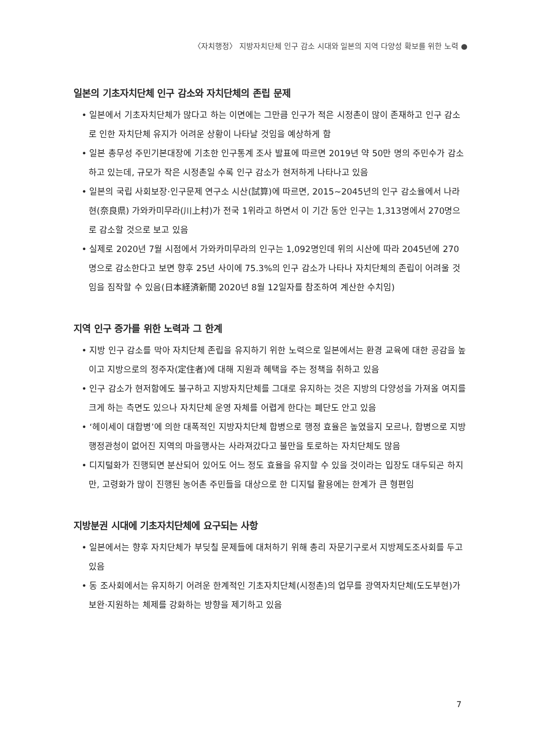〈자치행정〉 지방자치단체 인구 감소 시대와 일본의 지역 다양성 확보를 위한 노력 ●
일본의 기초자치단체 인구 감소와 자치단체의 존립 문제
• 일본에서 기초자치단체가 많다고 하는 이면에는 그만큼 인구가 적은 시정촌이 많이 존재하고 인구 감소로 인한 자치단체 유지가 어려운 상황이 나타날 것임을 예상하게 함
• 일본 총무성 주민기본대장에 기초한 인구통계 조사 발표에 따르면 2019년 약 50만 명의 주민수가 감소하고 있는데, 규모가 작은 시정촌일 수록 인구 감소가 현저하게 나타나고 있음
• 일본의 국립 사회보장·인구문제 연구소 시산(試算)에 따르면, 2015~2045년의 인구 감소율에서 나라현(奈良県) 가와카미무라(川上村)가 전국 1위라고 하면서 이 기간 동안 인구는 1,313명에서 270명으로 감소할 것으로 보고 있음
• 실제로 2020년 7월 시점에서 가와카미무라의 인구는 1,092명인데 위의 시산에 따라 2045년에 270명으로 감소한다고 보면 향후 25년 사이에 75.3%의 인구 감소가 나타나 자치단체의 존립이 어려울 것임을 짐작할 수 있음(日本経済新聞 2020년 8월 12일자를 참조하여 계산한 수치임)
지역 인구 증가를 위한 노력과 그 한계
• 지방 인구 감소를 막아 자치단체 존립을 유지하기 위한 노력으로 일본에서는 환경 교육에 대한 공감을 높이고 지방으로의 정주자(定住者)에 대해 지원과 혜택을 주는 정책을 취하고 있음
• 인구 감소가 현저함에도 불구하고 지방자치단체를 그대로 유지하는 것은 지방의 다양성을 가져올 여지를 크게 하는 측면도 있으나 자치단체 운영 자체를 어렵게 한다는 폐단도 안고 있음
• ‘헤이세이 대합병’에 의한 대폭적인 지방자치단체 합병으로 행정 효율은 높였을지 모르나, 합병으로 지방 행정관청이 없어진 지역의 마을행사는 사라져갔다고 불만을 토로하는 자치단체도 많음
• 디지털화가 진행되면 분산되어 있어도 어느 정도 효율을 유지할 수 있을 것이라는 입장도 대두되곤 하지만, 고령화가 많이 진행된 농어촌 주민들을 대상으로 한 디지털 활용에는 한계가 큰 형편임
지방분권 시대에 기초자치단체에 요구되는 사항
• 일본에서는 향후 자치단체가 부딪칠 문제들에 대처하기 위해 총리 자문기구로서 지방제도조사회를 두고 있음
• 동 조사회에서는 유지하기 어려운 한계적인 기초자치단체(시정촌)의 업무를 광역자치단체(도도부현)가 보완·지원하는 체제를 강화하는 방향을 제기하고 있음
7